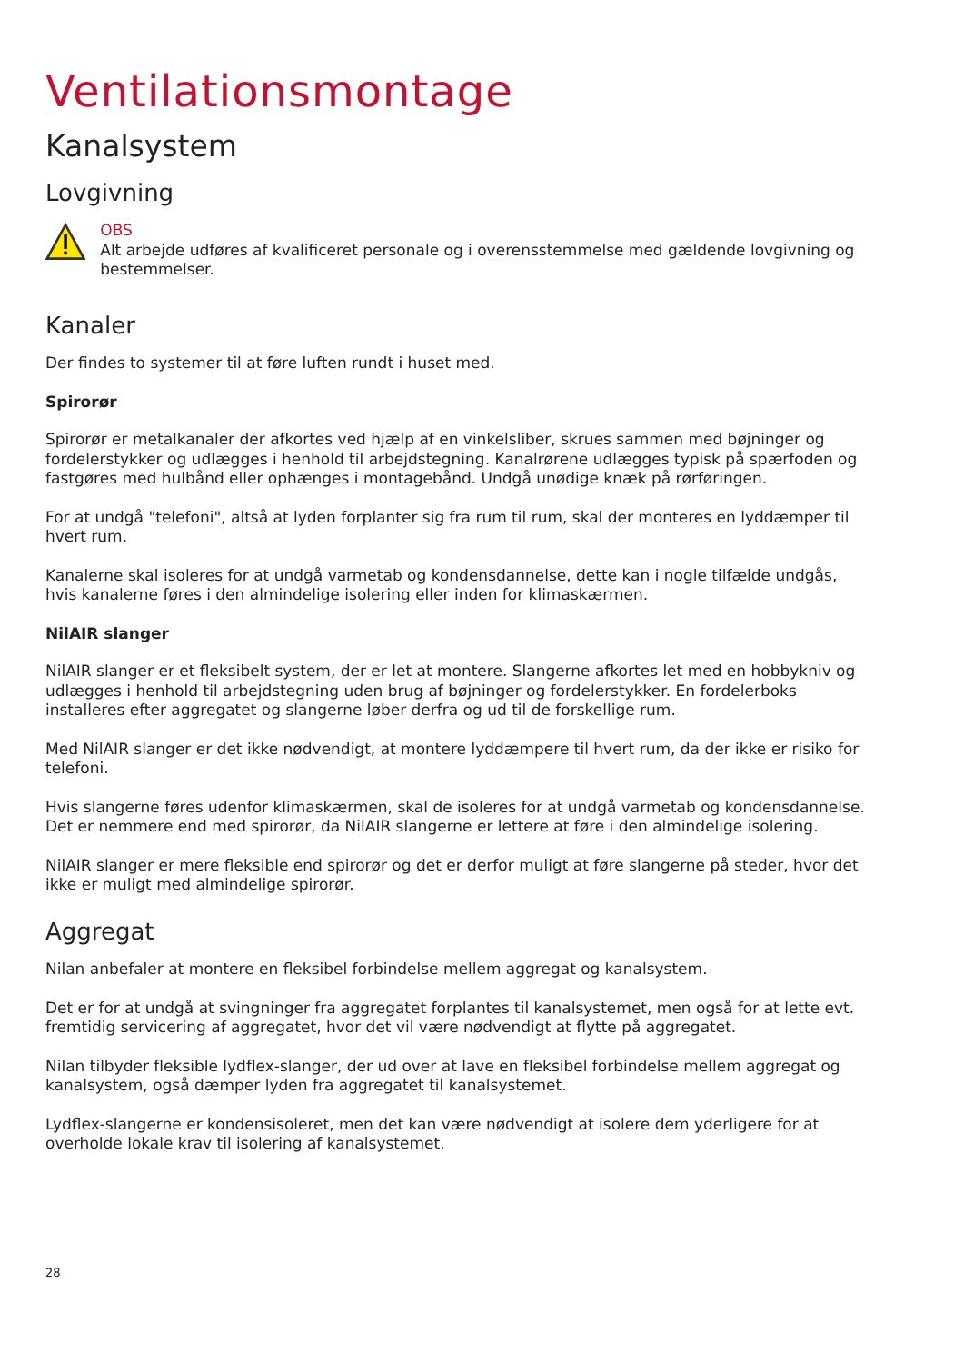Ventilationsmontage
Kanalsystem
Lovgivning
OBS
Alt arbejde udføres af kvalificeret personale og i overensstemmelse med gældende lovgivning og bestemmelser.
Kanaler
Der findes to systemer til at føre luften rundt i huset med.
Spirorør
Spirorør er metalkanaler der afkortes ved hjælp af en vinkelsliber, skrues sammen med bøjninger og fordelerstykker og udlægges i henhold til arbejdstegning. Kanalrørene udlægges typisk på spærfoden og fastgøres med hulbånd eller ophænges i montagebånd. Undgå unødige knæk på rørføringen.
For at undgå "telefoni", altså at lyden forplanter sig fra rum til rum, skal der monteres en lyddæmper til hvert rum.
Kanalerne skal isoleres for at undgå varmetab og kondensdannelse, dette kan i nogle tilfælde undgås, hvis kanalerne føres i den almindelige isolering eller inden for klimaskærmen.
NilAIR slanger
NilAIR slanger er et fleksibelt system, der er let at montere. Slangerne afkortes let med en hobbykniv og udlægges i henhold til arbejdstegning uden brug af bøjninger og fordelerstykker. En fordelerboks installeres efter aggregatet og slangerne løber derfra og ud til de forskellige rum.
Med NilAIR slanger er det ikke nødvendigt, at montere lyddæmpere til hvert rum, da der ikke er risiko for telefoni.
Hvis slangerne føres udenfor klimaskærmen, skal de isoleres for at undgå varmetab og kondensdannelse. Det er nemmere end med spirorør, da NilAIR slangerne er lettere at føre i den almindelige isolering.
NilAIR slanger er mere fleksible end spirorør og det er derfor muligt at føre slangerne på steder, hvor det ikke er muligt med almindelige spirorør.
Aggregat
Nilan anbefaler at montere en fleksibel forbindelse mellem aggregat og kanalsystem.
Det er for at undgå at svingninger fra aggregatet forplantes til kanalsystemet, men også for at lette evt. fremtidig servicering af aggregatet, hvor det vil være nødvendigt at flytte på aggregatet.
Nilan tilbyder fleksible lydflex-slanger, der ud over at lave en fleksibel forbindelse mellem aggregat og kanalsystem, også dæmper lyden fra aggregatet til kanalsystemet.
Lydflex-slangerne er kondensisoleret, men det kan være nødvendigt at isolere dem yderligere for at overholde lokale krav til isolering af kanalsystemet.
28